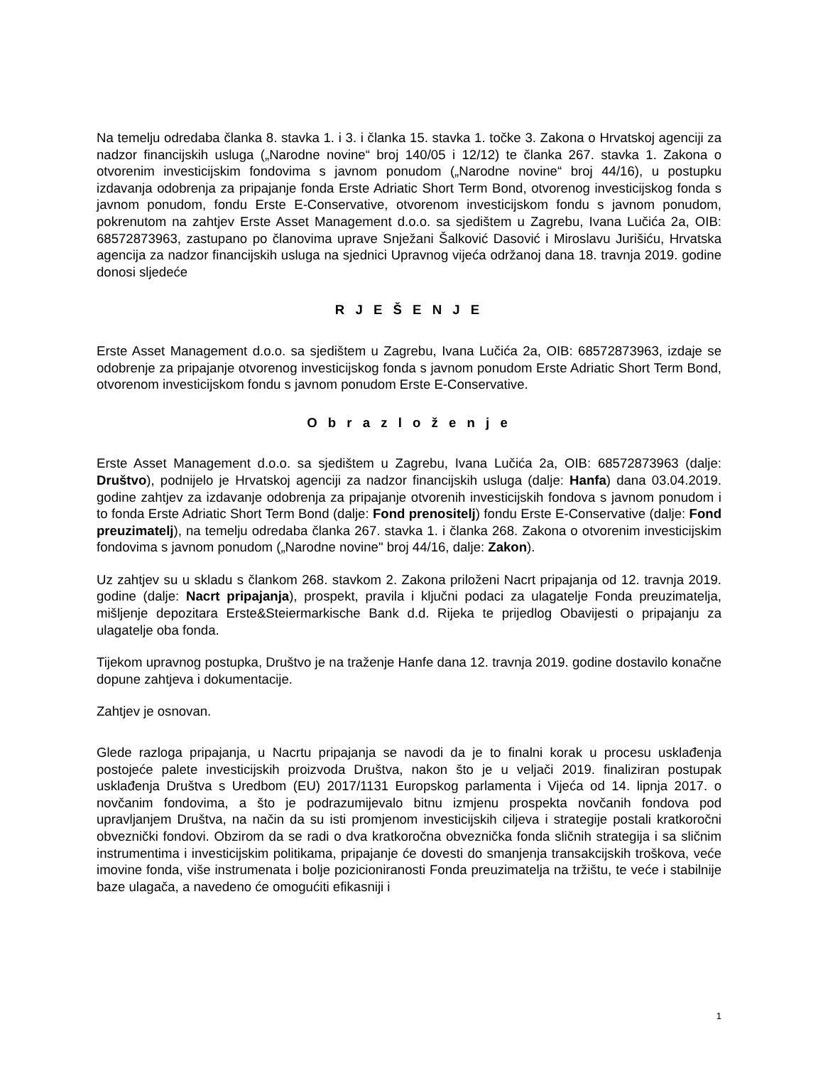Na temelju odredaba članka 8. stavka 1. i 3. i članka 15. stavka 1. točke 3. Zakona o Hrvatskoj agenciji za nadzor financijskih usluga („Narodne novine“ broj 140/05 i 12/12) te članka 267. stavka 1. Zakona o otvorenim investicijskim fondovima s javnom ponudom („Narodne novine“ broj 44/16), u postupku izdavanja odobrenja za pripajanje fonda Erste Adriatic Short Term Bond, otvorenog investicijskog fonda s javnom ponudom, fondu Erste E-Conservative, otvorenom investicijskom fondu s javnom ponudom, pokrenutom na zahtjev Erste Asset Management d.o.o. sa sjedištem u Zagrebu, Ivana Lučića 2a, OIB: 68572873963, zastupano po članovima uprave Snježani Šalković Dasović i Miroslavu Jurišiću, Hrvatska agencija za nadzor financijskih usluga na sjednici Upravnog vijeća održanoj dana 18. travnja 2019. godine donosi sljedeće
R J E Š E N J E
Erste Asset Management d.o.o. sa sjedištem u Zagrebu, Ivana Lučića 2a, OIB: 68572873963, izdaje se odobrenje za pripajanje otvorenog investicijskog fonda s javnom ponudom Erste Adriatic Short Term Bond, otvorenom investicijskom fondu s javnom ponudom Erste E-Conservative.
O b r a z l o ž e n j e
Erste Asset Management d.o.o. sa sjedištem u Zagrebu, Ivana Lučića 2a, OIB: 68572873963 (dalje: Društvo), podnijelo je Hrvatskoj agenciji za nadzor financijskih usluga (dalje: Hanfa) dana 03.04.2019. godine zahtjev za izdavanje odobrenja za pripajanje otvorenih investicijskih fondova s javnom ponudom i to fonda Erste Adriatic Short Term Bond (dalje: Fond prenositelj) fondu Erste E-Conservative (dalje: Fond preuzimatelj), na temelju odredaba članka 267. stavka 1. i članka 268. Zakona o otvorenim investicijskim fondovima s javnom ponudom („Narodne novine" broj 44/16, dalje: Zakon).
Uz zahtjev su u skladu s člankom 268. stavkom 2. Zakona priloženi Nacrt pripajanja od 12. travnja 2019. godine (dalje: Nacrt pripajanja), prospekt, pravila i ključni podaci za ulagatelje Fonda preuzimatelja, mišljenje depozitara Erste&Steiermarkische Bank d.d. Rijeka te prijedlog Obavijesti o pripajanju za ulagatelje oba fonda.
Tijekom upravnog postupka, Društvo je na traženje Hanfe dana 12. travnja 2019. godine dostavilo konačne dopune zahtjeva i dokumentacije.
Zahtjev je osnovan.
Glede razloga pripajanja, u Nacrtu pripajanja se navodi da je to finalni korak u procesu usklađenja postojeće palete investicijskih proizvoda Društva, nakon što je u veljači 2019. finaliziran postupak usklađenja Društva s Uredbom (EU) 2017/1131 Europskog parlamenta i Vijeća od 14. lipnja 2017. o novčanim fondovima, a što je podrazumijevalo bitnu izmjenu prospekta novčanih fondova pod upravljanjem Društva, na način da su isti promjenom investicijskih ciljeva i strategije postali kratkoročni obveznički fondovi. Obzirom da se radi o dva kratkoročna obveznička fonda sličnih strategija i sa sličnim instrumentima i investicijskim politikama, pripajanje će dovesti do smanjenja transakcijskih troškova, veće imovine fonda, više instrumenata i bolje pozicioniranosti Fonda preuzimatelja na tržištu, te veće i stabilnije baze ulagača, a navedeno će omogućiti efikasniji i
1